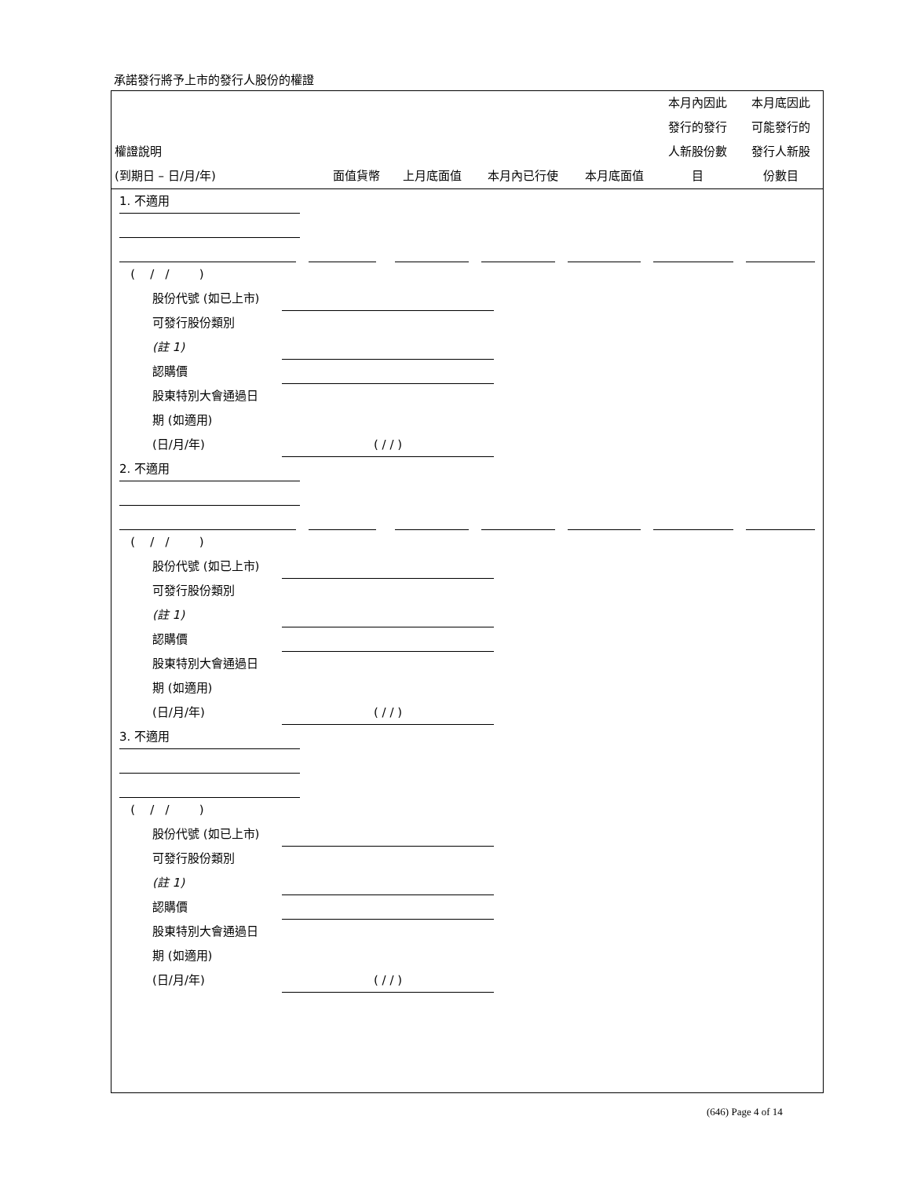承諾發行將予上市的發行人股份的權證
| 權證說明 (到期日 – 日/月/年) | 面值貨幣 | 上月底面值 | 本月內已行使 | 本月底面值 | 本月內因此 發行的發行 人新股份數 目 | 本月底因此 可能發行的 發行人新股 份數目 |
| --- | --- | --- | --- | --- | --- | --- |
1. 不適用
( / / )
股份代號 (如已上市)
可發行股份類別
(註 1)
認購價
股東特別大會通過日
期 (如適用)
(日/月/年) ( / / )
2. 不適用
( / / )
股份代號 (如已上市)
可發行股份類別
(註 1)
認購價
股東特別大會通過日
期 (如適用)
(日/月/年) ( / / )
3. 不適用
( / / )
股份代號 (如已上市)
可發行股份類別
(註 1)
認購價
股東特別大會通過日
期 (如適用)
(日/月/年) ( / / )
(646) Page 4 of 14